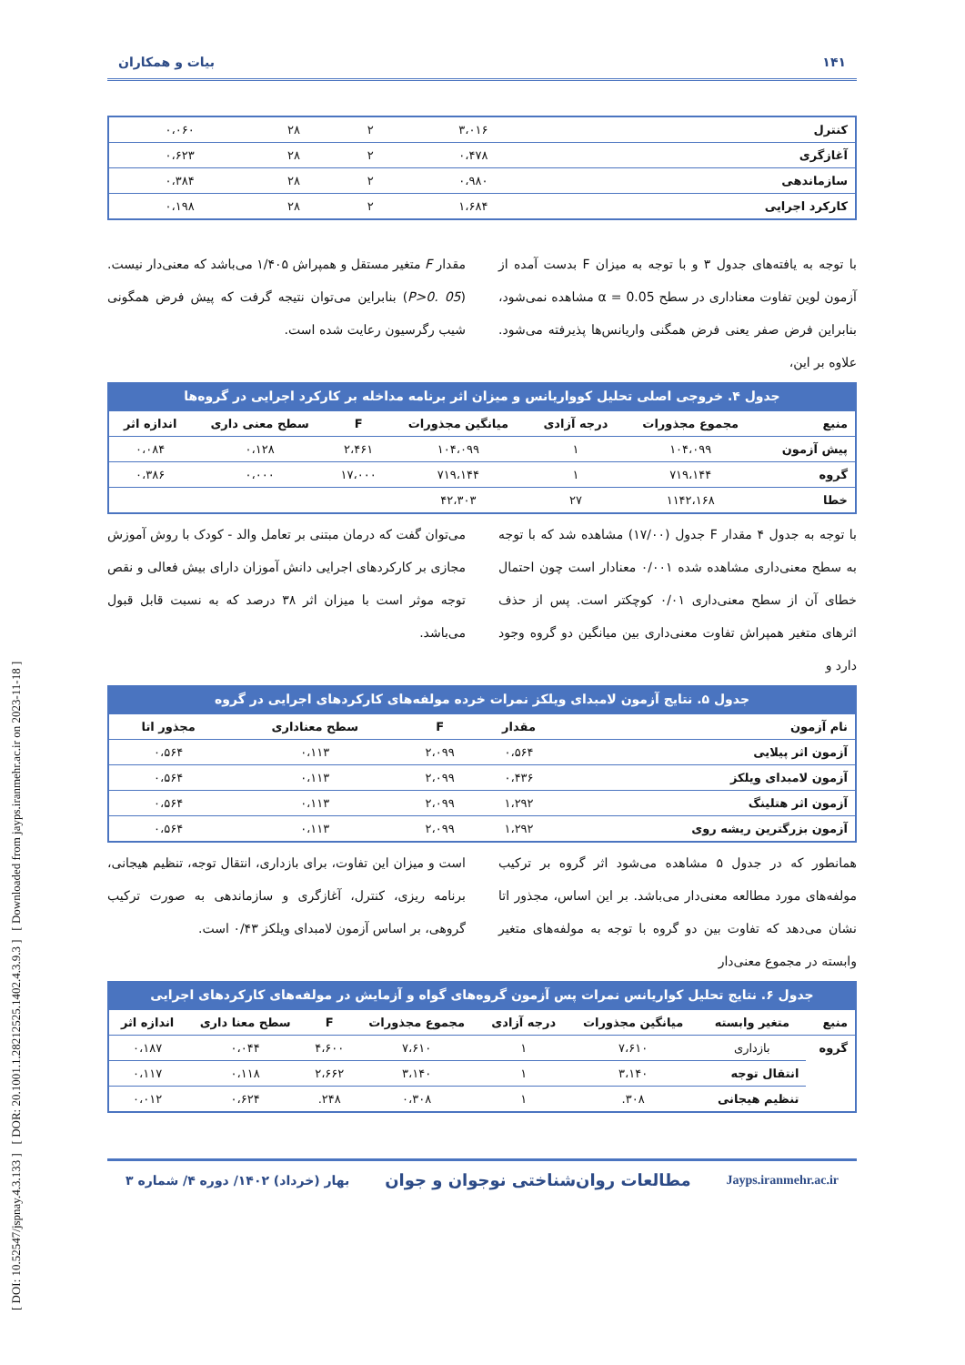[ DOI: 10.52547/jspnay.4.3.133 ] [ DOR: 20.1001.1.28212525.1402.4.3.9.3 ] [ Downloaded from jayps.iranmehr.ac.ir on 2023-11-18 ]
۱۴۱ بیات و همکاران
| کنترل | ۳،۰۱۶ | ۲ | ۲۸ | ۰،۰۶۰ |
| آغازگری | ۰،۴۷۸ | ۲ | ۲۸ | ۰،۶۲۳ |
| سازماندهی | ۰،۹۸۰ | ۲ | ۲۸ | ۰،۳۸۴ |
| کارکرد اجرایی | ۱،۶۸۴ | ۲ | ۲۸ | ۰،۱۹۸ |
با توجه به یافته‌های جدول ۳ و با توجه به میزان F بدست آمده از آزمون لوین تفاوت معناداری در سطح α = 0.05 مشاهده نمی‌شود، بنابراین فرض صفر یعنی فرض همگنی واریانس‌ها پذیرفته می‌شود. علاوه بر این،
مقدار F متغیر مستقل و همپراش ۱/۴۰۵ می‌باشد که معنی‌دار نیست. (P>0. 05) بنابراین می‌توان نتیجه گرفت که پیش فرض همگونی شیب رگرسیون رعایت شده است.
جدول ۴. خروجی اصلی تحلیل کوواریانس و میزان اثر برنامه مداخله بر کارکرد اجرایی در گروه‌ها
| منبع | مجموع مجذورات | درجه آزادی | میانگین مجذورات | F | سطح معنی داری | اندازه اثر |
| --- | --- | --- | --- | --- | --- | --- |
| پیش آزمون | ۱۰۴،۰۹۹ | ۱ | ۱۰۴،۰۹۹ | ۲،۴۶۱ | ۰،۱۲۸ | ۰،۰۸۴ |
| گروه | ۷۱۹،۱۴۴ | ۱ | ۷۱۹،۱۴۴ | ۱۷،۰۰۰ | ۰،۰۰۰ | ۰،۳۸۶ |
| خطا | ۱۱۴۲،۱۶۸ | ۲۷ | ۴۲،۳۰۳ | | | |
با توجه به جدول ۴ مقدار F جدول (۱۷/۰۰) مشاهده شد که با توجه به سطح معنی‌داری مشاهده شده ۰/۰۰۱ معنادار است چون احتمال خطای آن از سطح معنی‌داری ۰/۰۱ کوچکتر است. پس از حذف اثرهای متغیر همپراش تفاوت معنی‌داری بین میانگین دو گروه وجود دارد و
می‌توان گفت که درمان مبتنی بر تعامل والد - کودک با روش آموزش مجازی بر کارکردهای اجرایی دانش آموزان دارای بیش فعالی و نقص توجه موثر است با میزان اثر ۳۸ درصد که به نسبت قابل قبول می‌باشد.
جدول ۵. نتایج آزمون لامبدای ویلکز نمرات خرده مولفه‌های کارکردهای اجرایی در گروه
| نام آزمون | مقدار | F | سطح معناداری | مجذور اتا |
| --- | --- | --- | --- | --- |
| آزمون اثر پیلایی | ۰،۵۶۴ | ۲،۰۹۹ | ۰،۱۱۳ | ۰،۵۶۴ |
| آزمون لامبدای ویلکز | ۰،۴۳۶ | ۲،۰۹۹ | ۰،۱۱۳ | ۰،۵۶۴ |
| آزمون اثر هتلینگ | ۱،۲۹۲ | ۲،۰۹۹ | ۰،۱۱۳ | ۰،۵۶۴ |
| آزمون بزرگترین ریشه روی | ۱،۲۹۲ | ۲،۰۹۹ | ۰،۱۱۳ | ۰،۵۶۴ |
همانطور که در جدول ۵ مشاهده می‌شود اثر گروه بر ترکیب مولفه‌های مورد مطالعه معنی‌دار می‌باشد. بر این اساس، مجذور اتا نشان می‌دهد که تفاوت بین دو گروه با توجه به مولفه‌های متغیر وابسته در مجموع معنی‌دار
است و میزان این تفاوت، برای بازداری، انتقال توجه، تنظیم هیجانی، برنامه ریزی، کنترل، آغازگری و سازماندهی به صورت ترکیب گروهی، بر اساس آزمون لامبدای ویلکز ۰/۴۳ است.
جدول ۶. نتایج تحلیل کواریانس نمرات پس آزمون گروه‌های گواه و آزمایش در مولفه‌های کارکردهای اجرایی
| منبع | متغیر وابسته | میانگین مجذورات | درجه آزادی | مجموع مجذورات | F | سطح معنا داری | اندازه اثر |
| --- | --- | --- | --- | --- | --- | --- | --- |
| گروه | بازداری | ۷،۶۱۰ | ۱ | ۷،۶۱۰ | ۴،۶۰۰ | ۰،۰۴۴ | ۰،۱۸۷ |
| | انتقال توجه | ۳،۱۴۰ | ۱ | ۳،۱۴۰ | ۲،۶۶۲ | ۰،۱۱۸ | ۰،۱۱۷ |
| | تنظیم هیجانی | ۳۰۸. | ۱ | ۰،۳۰۸ | ۲۴۸. | ۰،۶۲۴ | ۰،۰۱۲ |
Jayps.iranmehr.ac.ir مطالعات روان‌شناختی نوجوان و جوان بهار (خرداد) ۱۴۰۲/ دوره ۴/ شماره ۳